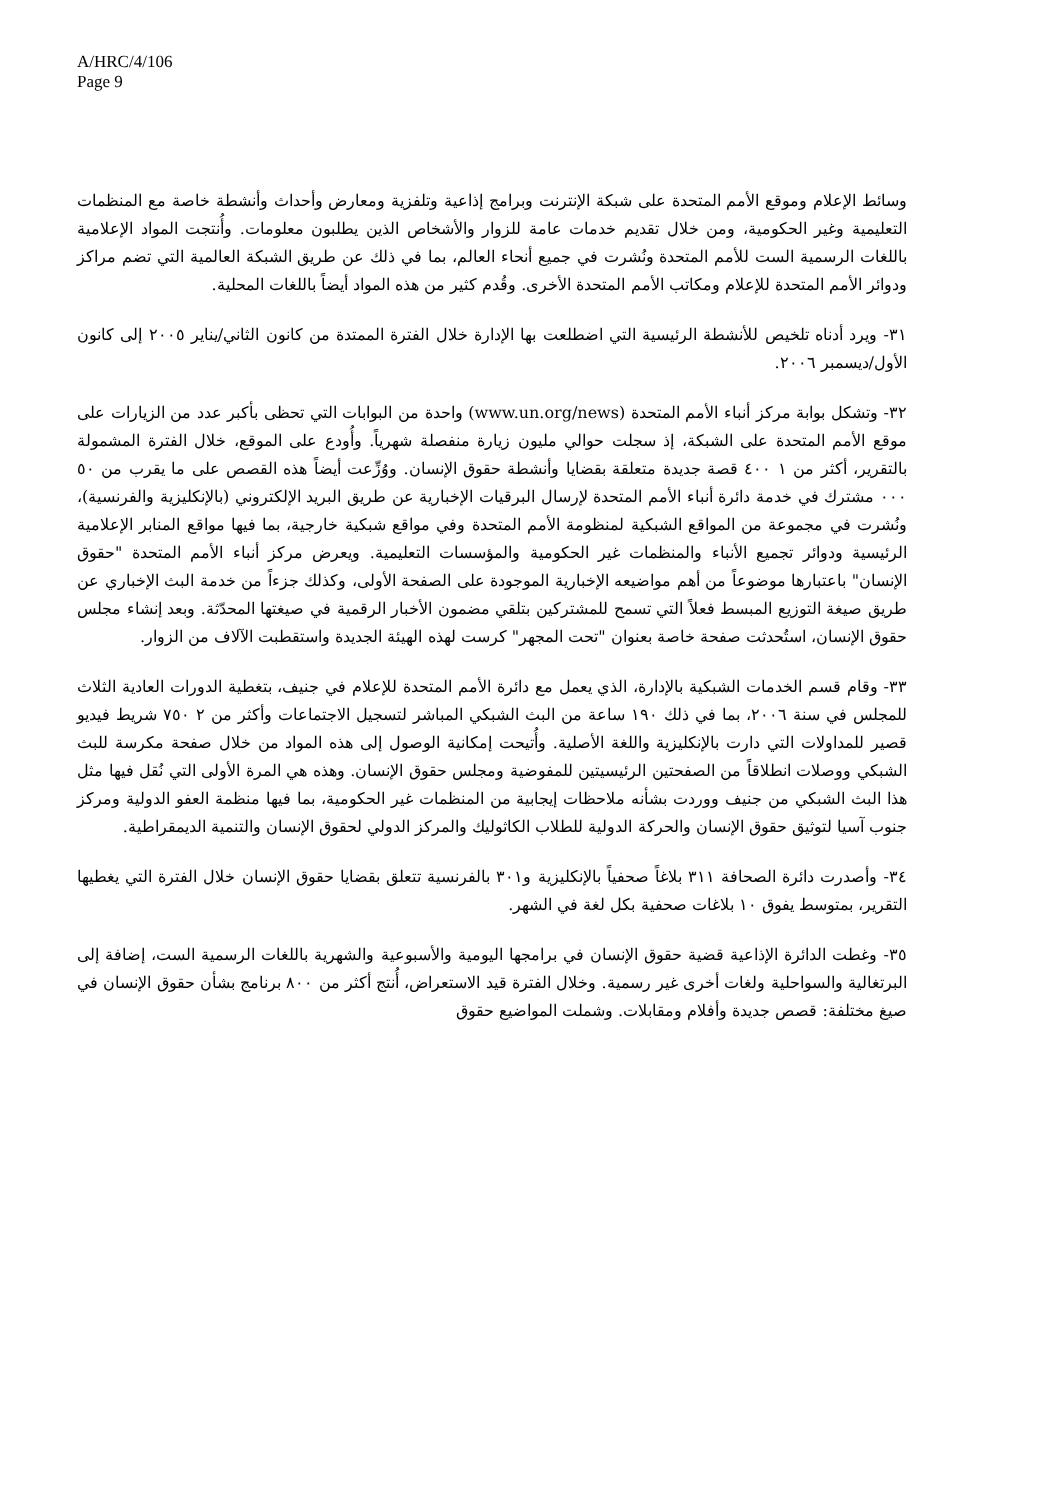A/HRC/4/106
Page 9
وسائط الإعلام وموقع الأمم المتحدة على شبكة الإنترنت وبرامج إذاعية وتلفزية ومعارض وأحداث وأنشطة خاصة مع المنظمات التعليمية وغير الحكومية، ومن خلال تقديم خدمات عامة للزوار والأشخاص الذين يطلبون معلومات. وأُنتجت المواد الإعلامية باللغات الرسمية الست للأمم المتحدة ونُشرت في جميع أنحاء العالم، بما في ذلك عن طريق الشبكة العالمية التي تضم مراكز ودوائر الأمم المتحدة للإعلام ومكاتب الأمم المتحدة الأخرى. وقُدم كثير من هذه المواد أيضاً باللغات المحلية.
٣١- ويرد أدناه تلخيص للأنشطة الرئيسية التي اضطلعت بها الإدارة خلال الفترة الممتدة من كانون الثاني/يناير ٢٠٠٥ إلى كانون الأول/ديسمبر ٢٠٠٦.
٣٢- وتشكل بوابة مركز أنباء الأمم المتحدة (www.un.org/news) واحدة من البوابات التي تحظى بأكبر عدد من الزيارات على موقع الأمم المتحدة على الشبكة، إذ سجلت حوالي مليون زيارة منفصلة شهرياً. وأُودع على الموقع، خلال الفترة المشمولة بالتقرير، أكثر من ١ ٤٠٠ قصة جديدة متعلقة بقضايا وأنشطة حقوق الإنسان. ووُزِّعت أيضاً هذه القصص على ما يقرب من ٥٠ ٠٠٠ مشترك في خدمة دائرة أنباء الأمم المتحدة لإرسال البرقيات الإخبارية عن طريق البريد الإلكتروني (بالإنكليزية والفرنسية)، ونُشرت في مجموعة من المواقع الشبكية لمنظومة الأمم المتحدة وفي مواقع شبكية خارجية، بما فيها مواقع المنابر الإعلامية الرئيسية ودوائر تجميع الأنباء والمنظمات غير الحكومية والمؤسسات التعليمية. ويعرض مركز أنباء الأمم المتحدة "حقوق الإنسان" باعتبارها موضوعاً من أهم مواضيعه الإخبارية الموجودة على الصفحة الأولى، وكذلك جزءاً من خدمة البث الإخباري عن طريق صيغة التوزيع المبسط فعلاً التي تسمح للمشتركين بتلقي مضمون الأخبار الرقمية في صيغتها المحدّثة. وبعد إنشاء مجلس حقوق الإنسان، استُحدثت صفحة خاصة بعنوان "تحت المجهر" كرست لهذه الهيئة الجديدة واستقطبت الآلاف من الزوار.
٣٣- وقام قسم الخدمات الشبكية بالإدارة، الذي يعمل مع دائرة الأمم المتحدة للإعلام في جنيف، بتغطية الدورات العادية الثلاث للمجلس في سنة ٢٠٠٦، بما في ذلك ١٩٠ ساعة من البث الشبكي المباشر لتسجيل الاجتماعات وأكثر من ٢ ٧٥٠ شريط فيديو قصير للمداولات التي دارت بالإنكليزية واللغة الأصلية. وأُتيحت إمكانية الوصول إلى هذه المواد من خلال صفحة مكرسة للبث الشبكي ووصلات انطلاقاً من الصفحتين الرئيسيتين للمفوضية ومجلس حقوق الإنسان. وهذه هي المرة الأولى التي نُقل فيها مثل هذا البث الشبكي من جنيف ووردت بشأنه ملاحظات إيجابية من المنظمات غير الحكومية، بما فيها منظمة العفو الدولية ومركز جنوب آسيا لتوثيق حقوق الإنسان والحركة الدولية للطلاب الكاثوليك والمركز الدولي لحقوق الإنسان والتنمية الديمقراطية.
٣٤- وأصدرت دائرة الصحافة ٣١١ بلاغاً صحفياً بالإنكليزية و٣٠١ بالفرنسية تتعلق بقضايا حقوق الإنسان خلال الفترة التي يغطيها التقرير، بمتوسط يفوق ١٠ بلاغات صحفية بكل لغة في الشهر.
٣٥- وغطت الدائرة الإذاعية قضية حقوق الإنسان في برامجها اليومية والأسبوعية والشهرية باللغات الرسمية الست، إضافة إلى البرتغالية والسواحلية ولغات أخرى غير رسمية. وخلال الفترة قيد الاستعراض، أُنتج أكثر من ٨٠٠ برنامج بشأن حقوق الإنسان في صيغ مختلفة: قصص جديدة وأفلام ومقابلات. وشملت المواضيع حقوق